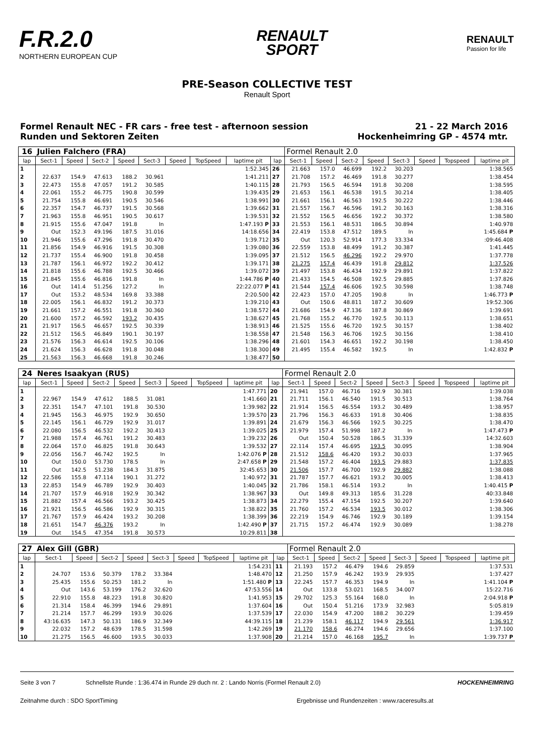F.R.2.0
NORTHERN EUROPEAN CUP
RENAULT
SPORT
RENAULT
Passion for life
PRE-Season COLLECTIVE TEST
Renault Sport
Formel Renault NEC - FR cars - free test - afternoon session
Runden und Sektoren Zeiten
21 - 22 March 2016
Hockenheimring GP - 4574 mtr.
| 16 | Julien Falchero (FRA) | | | | | | | | | Formel Renault 2.0 | | | | | | | |
| lap | Sect-1 | Speed | Sect-2 | Speed | Sect-3 | Speed | TopSpeed | laptime pit | lap | Sect-1 | Speed | Sect-2 | Speed | Sect-3 | Speed | Topspeed | laptime pit |
| 1 | | | | | | | | 1:52.345 | 26 | 21.663 | 157.0 | 46.699 | 192.2 | 30.203 | | | 1:38.565 |
| 2 | 22.637 | 154.9 | 47.613 | 188.2 | 30.961 | | | 1:41.211 | 27 | 21.708 | 157.2 | 46.469 | 191.8 | 30.277 | | | 1:38.454 |
| 3 | 22.473 | 155.8 | 47.057 | 191.2 | 30.585 | | | 1:40.115 | 28 | 21.793 | 156.5 | 46.594 | 191.8 | 30.208 | | | 1:38.595 |
| 4 | 22.061 | 155.2 | 46.775 | 190.8 | 30.599 | | | 1:39.435 | 29 | 21.653 | 156.1 | 46.538 | 191.5 | 30.214 | | | 1:38.405 |
| 5 | 21.754 | 155.8 | 46.691 | 190.5 | 30.546 | | | 1:38.991 | 30 | 21.661 | 156.1 | 46.563 | 192.5 | 30.222 | | | 1:38.446 |
| 6 | 22.357 | 154.7 | 46.737 | 191.5 | 30.568 | | | 1:39.662 | 31 | 21.557 | 156.7 | 46.596 | 191.2 | 30.163 | | | 1:38.316 |
| 7 | 21.963 | 155.8 | 46.951 | 190.5 | 30.617 | | | 1:39.531 | 32 | 21.552 | 156.5 | 46.656 | 192.2 | 30.372 | | | 1:38.580 |
| 8 | 21.915 | 155.6 | 47.047 | 191.8 | In | | | 1:47.193 P | 33 | 21.553 | 156.1 | 48.531 | 186.5 | 30.894 | | | 1:40.978 |
| 9 | Out | 152.3 | 49.196 | 187.5 | 31.016 | | | 14:18.656 | 34 | 22.419 | 153.8 | 47.512 | 189.5 | In | | | 1:45.684 P |
| 10 | 21.946 | 155.6 | 47.296 | 191.8 | 30.470 | | | 1:39.712 | 35 | Out | 120.3 | 52.914 | 177.3 | 33.334 | | | :09:46.408 |
| 11 | 21.856 | 154.9 | 46.916 | 191.5 | 30.308 | | | 1:39.080 | 36 | 22.559 | 153.8 | 48.499 | 191.2 | 30.387 | | | 1:41.445 |
| 12 | 21.737 | 155.4 | 46.900 | 191.8 | 30.458 | | | 1:39.095 | 37 | 21.512 | 156.5 | 46.296 | 192.2 | 29.970 | | | 1:37.778 |
| 13 | 21.787 | 156.1 | 46.972 | 192.2 | 30.412 | | | 1:39.171 | 38 | 21.275 | 157.4 | 46.439 | 191.8 | 29.812 | | | 1:37.526 |
| 14 | 21.818 | 155.6 | 46.788 | 192.5 | 30.466 | | | 1:39.072 | 39 | 21.497 | 153.8 | 46.434 | 192.9 | 29.891 | | | 1:37.822 |
| 15 | 21.845 | 155.6 | 46.816 | 191.8 | In | | | 1:44.786 P | 40 | 21.433 | 154.5 | 46.508 | 192.5 | 29.885 | | | 1:37.826 |
| 16 | Out | 141.4 | 51.256 | 127.2 | In | | | 22:22.077 P | 41 | 21.544 | 157.4 | 46.606 | 192.5 | 30.598 | | | 1:38.748 |
| 17 | Out | 153.2 | 48.534 | 169.8 | 33.388 | | | 2:20.500 | 42 | 22.423 | 157.0 | 47.205 | 190.8 | In | | | 1:46.773 P |
| 18 | 22.005 | 156.1 | 46.832 | 191.2 | 30.373 | | | 1:39.210 | 43 | Out | 150.6 | 48.811 | 187.2 | 30.609 | | | 19:52.306 |
| 19 | 21.661 | 157.2 | 46.551 | 191.8 | 30.360 | | | 1:38.572 | 44 | 21.686 | 154.9 | 47.136 | 187.8 | 30.869 | | | 1:39.691 |
| 20 | 21.600 | 157.2 | 46.592 | 193.2 | 30.435 | | | 1:38.627 | 45 | 21.768 | 155.2 | 46.770 | 192.5 | 30.113 | | | 1:38.651 |
| 21 | 21.917 | 156.5 | 46.657 | 192.5 | 30.339 | | | 1:38.913 | 46 | 21.525 | 155.6 | 46.720 | 192.5 | 30.157 | | | 1:38.402 |
| 22 | 21.512 | 156.5 | 46.849 | 190.1 | 30.197 | | | 1:38.558 | 47 | 21.548 | 156.3 | 46.706 | 192.5 | 30.156 | | | 1:38.410 |
| 23 | 21.576 | 156.3 | 46.614 | 192.5 | 30.106 | | | 1:38.296 | 48 | 21.601 | 154.3 | 46.651 | 192.2 | 30.198 | | | 1:38.450 |
| 24 | 21.624 | 156.3 | 46.628 | 191.8 | 30.048 | | | 1:38.300 | 49 | 21.495 | 155.4 | 46.582 | 192.5 | In | | | 1:42.832 P |
| 25 | 21.563 | 156.3 | 46.668 | 191.8 | 30.246 | | | 1:38.477 | 50 | | | | | | | | |
| 24 | Neres Isaakyan (RUS) | | | | | | | | | Formel Renault 2.0 | | | | | | | |
| lap | Sect-1 | Speed | Sect-2 | Speed | Sect-3 | Speed | TopSpeed | laptime pit | lap | Sect-1 | Speed | Sect-2 | Speed | Sect-3 | Speed | Topspeed | laptime pit |
| 1 | | | | | | | | 1:47.771 | 20 | 21.941 | 157.0 | 46.716 | 192.9 | 30.381 | | | 1:39.038 |
| 2 | 22.967 | 154.9 | 47.612 | 188.5 | 31.081 | | | 1:41.660 | 21 | 21.711 | 156.1 | 46.540 | 191.5 | 30.513 | | | 1:38.764 |
| 3 | 22.351 | 154.7 | 47.101 | 191.8 | 30.530 | | | 1:39.982 | 22 | 21.914 | 156.5 | 46.554 | 193.2 | 30.489 | | | 1:38.957 |
| 4 | 21.945 | 156.3 | 46.975 | 192.9 | 30.650 | | | 1:39.570 | 23 | 21.796 | 156.3 | 46.633 | 191.8 | 30.406 | | | 1:38.835 |
| 5 | 22.145 | 156.1 | 46.729 | 192.9 | 31.017 | | | 1:39.891 | 24 | 21.679 | 156.3 | 46.566 | 192.5 | 30.225 | | | 1:38.470 |
| 6 | 22.080 | 156.5 | 46.532 | 192.2 | 30.413 | | | 1:39.025 | 25 | 21.979 | 157.4 | 51.998 | 187.2 | In | | | 1:47.473 P |
| 7 | 21.988 | 157.4 | 46.761 | 191.2 | 30.483 | | | 1:39.232 | 26 | Out | 150.4 | 50.528 | 186.5 | 31.339 | | | 14:32.603 |
| 8 | 22.064 | 157.0 | 46.825 | 191.8 | 30.643 | | | 1:39.532 | 27 | 22.114 | 157.4 | 46.695 | 193.5 | 30.095 | | | 1:38.904 |
| 9 | 22.056 | 156.7 | 46.742 | 192.5 | In | | | 1:42.076 P | 28 | 21.512 | 158.6 | 46.420 | 193.2 | 30.033 | | | 1:37.965 |
| 10 | Out | 150.0 | 53.730 | 178.5 | In | | | 2:47.658 P | 29 | 21.548 | 157.2 | 46.404 | 193.5 | 29.883 | | | 1:37.835 |
| 11 | Out | 142.5 | 51.238 | 184.3 | 31.875 | | | 32:45.653 | 30 | 21.506 | 157.7 | 46.700 | 192.9 | 29.882 | | | 1:38.088 |
| 12 | 22.586 | 155.8 | 47.114 | 190.1 | 31.272 | | | 1:40.972 | 31 | 21.787 | 157.7 | 46.621 | 193.2 | 30.005 | | | 1:38.413 |
| 13 | 22.853 | 154.9 | 46.789 | 192.9 | 30.403 | | | 1:40.045 | 32 | 21.786 | 158.1 | 46.514 | 193.2 | In | | | 1:40.415 P |
| 14 | 21.707 | 157.9 | 46.918 | 192.9 | 30.342 | | | 1:38.967 | 33 | Out | 149.8 | 49.313 | 185.6 | 31.228 | | | 40:33.848 |
| 15 | 21.882 | 157.4 | 46.566 | 193.2 | 30.425 | | | 1:38.873 | 34 | 22.279 | 155.4 | 47.154 | 192.5 | 30.207 | | | 1:39.640 |
| 16 | 21.921 | 156.5 | 46.586 | 192.9 | 30.315 | | | 1:38.822 | 35 | 21.760 | 157.2 | 46.534 | 193.5 | 30.012 | | | 1:38.306 |
| 17 | 21.767 | 157.9 | 46.424 | 193.2 | 30.208 | | | 1:38.399 | 36 | 22.219 | 154.9 | 46.746 | 192.9 | 30.189 | | | 1:39.154 |
| 18 | 21.651 | 154.7 | 46.376 | 193.2 | In | | | 1:42.490 P | 37 | 21.715 | 157.2 | 46.474 | 192.9 | 30.089 | | | 1:38.278 |
| 19 | Out | 154.5 | 47.354 | 191.8 | 30.573 | | | 10:29.811 | 38 | | | | | | | | |
| 27 | Alex Gill (GBR) | | | | | | | | | Formel Renault 2.0 | | | | | | | |
| lap | Sect-1 | Speed | Sect-2 | Speed | Sect-3 | Speed | TopSpeed | laptime pit | lap | Sect-1 | Speed | Sect-2 | Speed | Sect-3 | Speed | Topspeed | laptime pit |
| 1 | | | | | | | | 1:54.231 | 11 | 21.193 | 157.2 | 46.479 | 194.6 | 29.859 | | | 1:37.531 |
| 2 | 24.707 | 153.6 | 50.379 | 178.2 | 33.384 | | | 1:48.470 | 12 | 21.250 | 157.9 | 46.242 | 193.9 | 29.935 | | | 1:37.427 |
| 3 | 25.435 | 155.6 | 50.253 | 181.2 | In | | | 1:51.480 P | 13 | 22.245 | 157.7 | 46.353 | 194.9 | In | | | 1:41.104 P |
| 4 | Out | 143.6 | 53.199 | 176.2 | 32.620 | | | 47:53.556 | 14 | Out | 133.8 | 53.021 | 168.5 | 34.007 | | | 15:22.716 |
| 5 | 22.910 | 155.8 | 48.223 | 191.8 | 30.820 | | | 1:41.953 | 15 | 29.702 | 125.3 | 55.164 | 168.0 | In | | | 2:04.918 P |
| 6 | 21.314 | 158.4 | 46.399 | 194.6 | 29.891 | | | 1:37.604 | 16 | Out | 150.4 | 51.216 | 173.9 | 32.983 | | | 5:05.819 |
| 7 | 21.214 | 157.7 | 46.299 | 193.9 | 30.026 | | | 1:37.539 | 17 | 22.030 | 154.9 | 47.200 | 188.2 | 30.229 | | | 1:39.459 |
| 8 | 43:16.635 | 147.3 | 50.131 | 186.9 | 32.349 | | | 44:39.115 | 18 | 21.239 | 158.1 | 46.117 | 194.9 | 29.561 | | | 1:36.917 |
| 9 | 22.032 | 157.2 | 48.639 | 178.5 | 31.598 | | | 1:42.269 | 19 | 21.170 | 158.6 | 46.274 | 194.6 | 29.656 | | | 1:37.100 |
| 10 | 21.275 | 156.5 | 46.600 | 193.5 | 30.033 | | | 1:37.908 | 20 | 21.214 | 157.0 | 46.168 | 195.7 | In | | | 1:39.737 P |
Seite 3 von 7 Schnellste Runde : 1:36.474 in Runde 29 duch nr. 2 : Lando Norris (Formel Renault 2.0) HOCKENHEIMRING
Zeitnahme durch : SDO SportTiming Ergebnisse und Rundenzeiten : www.raceresults.at